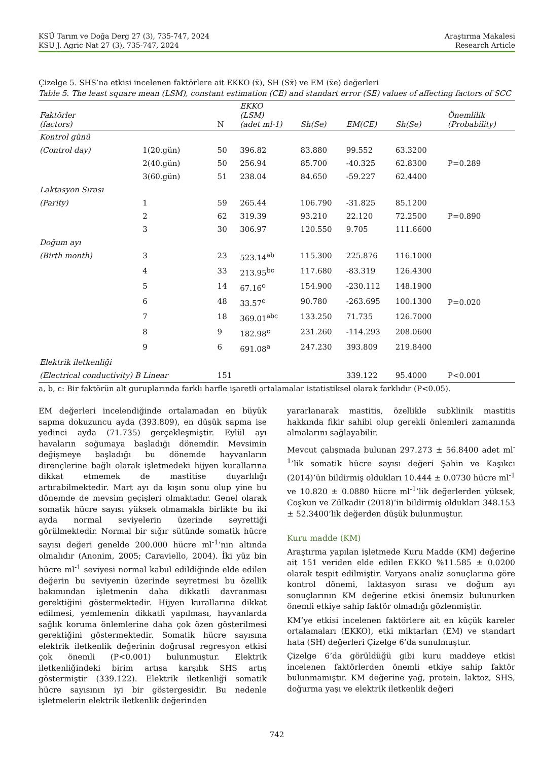KSÜ Tarım ve Doğa Derg 27 (3), 735-747, 2024
KSU J. Agric Nat 27 (3), 735-747, 2024
Araştırma Makalesi
Research Article
Çizelge 5. SHS’na etkisi incelenen faktörlere ait EKKO (x̄), SH (Sx̄) ve EM (x̄e) değerleri
Table 5. The least square mean (LSM), constant estimation (CE) and standart error (SE) values of affecting factors of SCC
| Faktörler (factors) | | N | EKKO (LSM) (adet ml-1) | Sh(Se) | EM(CE) | Sh(Se) | Önemlilik (Probability) |
| --- | --- | --- | --- | --- | --- | --- | --- |
| Kontrol günü | | | | | | | |
| (Control day) | 1(20.gün) | 50 | 396.82 | 83.880 | 99.552 | 63.3200 | P=0.289 |
| | 2(40.gün) | 50 | 256.94 | 85.700 | -40.325 | 62.8300 | |
| | 3(60.gün) | 51 | 238.04 | 84.650 | -59.227 | 62.4400 | |
| Laktasyon Sırası | | | | | | | |
| (Parity) | 1 | 59 | 265.44 | 106.790 | -31.825 | 85.1200 | P=0.890 |
| | 2 | 62 | 319.39 | 93.210 | 22.120 | 72.2500 | |
| | 3 | 30 | 306.97 | 120.550 | 9.705 | 111.6600 | |
| Doğum ayı | | | | | | | |
| (Birth month) | 3 | 23 | 523.14<sup>ab</sup> | 115.300 | 225.876 | 116.1000 | P=0.020 |
| | 4 | 33 | 213.95<sup>bc</sup> | 117.680 | -83.319 | 126.4300 | |
| | 5 | 14 | 67.16<sup>c</sup> | 154.900 | -230.112 | 148.1900 | |
| | 6 | 48 | 33.57<sup>c</sup> | 90.780 | -263.695 | 100.1300 | |
| | 7 | 18 | 369.01<sup>abc</sup> | 133.250 | 71.735 | 126.7000 | |
| | 8 | 9 | 182.98<sup>c</sup> | 231.260 | -114.293 | 208.0600 | |
| | 9 | 6 | 691.08<sup>a</sup> | 247.230 | 393.809 | 219.8400 | |
| Elektrik iletkenliği | | | | | | | |
| (Electrical conductivity) B Linear | | 151 | | | 339.122 | 95.4000 | P<0.001 |
a, b, c: Bir faktörün alt guruplarında farklı harfle işaretli ortalamalar istatistiksel olarak farklıdır (P<0.05).
EM değerleri incelendiğinde ortalamadan en büyük sapma dokuzuncu ayda (393.809), en düşük sapma ise yedinci ayda (71.735) gerçekleşmiştir. Eylül ayı havaların soğumaya başladığı dönemdir. Mevsimin değişmeye başladığı bu dönemde hayvanların dirençlerine bağlı olarak işletmedeki hijyen kurallarına dikkat etmemek de mastitise duyarlılığı artırabilmektedir. Mart ayı da kışın sonu olup yine bu dönemde de mevsim geçişleri olmaktadır. Genel olarak somatik hücre sayısı yüksek olmamakla birlikte bu iki ayda normal seviyelerin üzerinde seyrettiği görülmektedir. Normal bir sığır sütünde somatik hücre sayısı değeri genelde 200.000 hücre ml<sup>-1</sup>’nin altında olmalıdır (Anonim, 2005; Caraviello, 2004). İki yüz bin hücre ml<sup>-1</sup> seviyesi normal kabul edildiğinde elde edilen değerin bu seviyenin üzerinde seyretmesi bu özellik bakımından işletmenin daha dikkatli davranması gerektiğini göstermektedir. Hijyen kurallarına dikkat edilmesi, yemlemenin dikkatli yapılması, hayvanlarda sağlık koruma önlemlerine daha çok özen gösterilmesi gerektiğini göstermektedir. Somatik hücre sayısına elektrik iletkenlik değerinin doğrusal regresyon etkisi çok önemli (P<0.001) bulunmuştur. Elektrik iletkenliğindeki birim artışa karşılık SHS artış göstermiştir (339.122). Elektrik iletkenliği somatik hücre sayısının iyi bir göstergesidir. Bu nedenle işletmelerin elektrik iletkenlik değerinden
yararlanarak mastitis, özellikle subklinik mastitis hakkında fikir sahibi olup gerekli önlemleri zamanında almalarını sağlayabilir.
Mevcut çalışmada bulunan 297.273 ± 56.8400 adet ml<sup>-1</sup>’lik somatik hücre sayısı değeri Şahin ve Kaşıkcı (2014)’ün bildirmiş oldukları 10.444 ± 0.0730 hücre ml<sup>-1</sup> ve 10.820 ± 0.0880 hücre ml<sup>-1</sup>’lik değerlerden yüksek, Coşkun ve Zülkadir (2018)’in bildirmiş oldukları 348.153 ± 52.3400’lik değerden düşük bulunmuştur.
Kuru madde (KM)
Araştırma yapılan işletmede Kuru Madde (KM) değerine ait 151 veriden elde edilen EKKO %11.585 ± 0.0200 olarak tespit edilmiştir. Varyans analiz sonuçlarına göre kontrol dönemi, laktasyon sırası ve doğum ayı sonuçlarının KM değerine etkisi önemsiz bulunurken önemli etkiye sahip faktör olmadığı gözlenmiştir.
KM’ye etkisi incelenen faktörlere ait en küçük kareler ortalamaları (EKKO), etki miktarları (EM) ve standart hata (SH) değerleri Çizelge 6’da sunulmuştur.
Çizelge 6’da görüldüğü gibi kuru maddeye etkisi incelenen faktörlerden önemli etkiye sahip faktör bulunmamıştır. KM değerine yağ, protein, laktoz, SHS, doğurma yaşı ve elektrik iletkenlik değeri
742